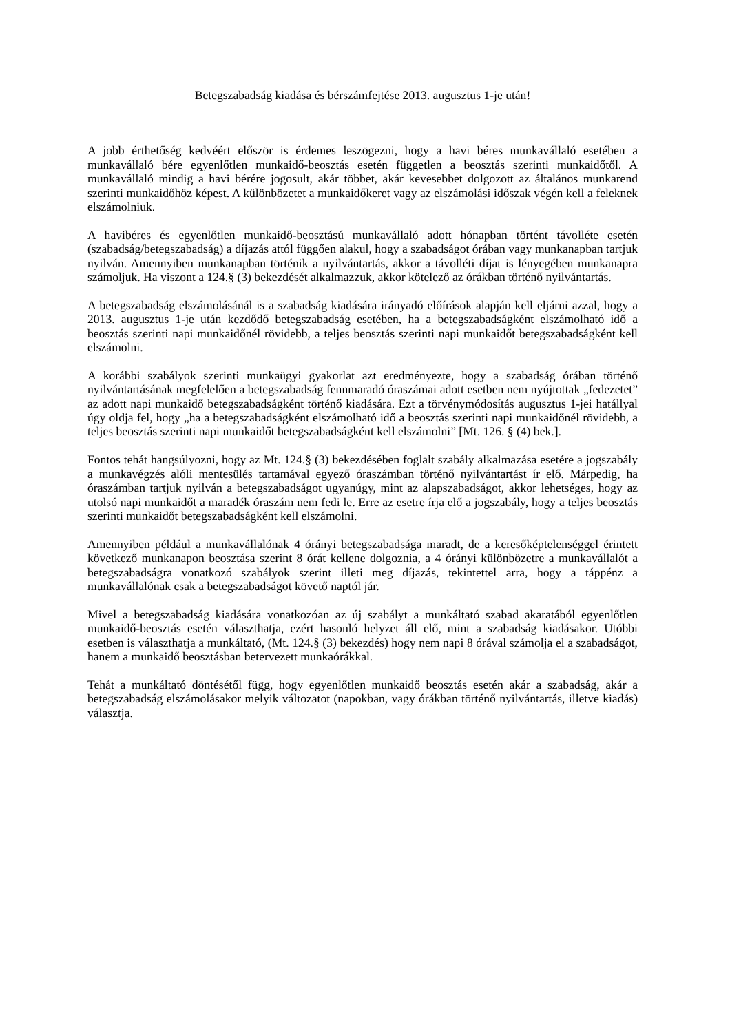Betegszabadság kiadása és bérszámfejtése 2013. augusztus 1-je után!
A jobb érthetőség kedvéért először is érdemes leszögezni, hogy a havi béres munkavállaló esetében a munkavállaló bére egyenlőtlen munkaidő-beosztás esetén független a beosztás szerinti munkaidőtől. A munkavállaló mindig a havi bérére jogosult, akár többet, akár kevesebbet dolgozott az általános munkarend szerinti munkaidőhöz képest. A különbözetet a munkaidőkeret vagy az elszámolási időszak végén kell a feleknek elszámolniuk.
A havibéres és egyenlőtlen munkaidő-beosztású munkavállaló adott hónapban történt távolléte esetén (szabadság/betegszabadság) a díjazás attól függően alakul, hogy a szabadságot órában vagy munkanapban tartjuk nyilván. Amennyiben munkanapban történik a nyilvántartás, akkor a távolléti díjat is lényegében munkanapra számoljuk. Ha viszont a 124.§ (3) bekezdését alkalmazzuk, akkor kötelező az órákban történő nyilvántartás.
A betegszabadság elszámolásánál is a szabadság kiadására irányadó előírások alapján kell eljárni azzal, hogy a 2013. augusztus 1-je után kezdődő betegszabadság esetében, ha a betegszabadságként elszámolható idő a beosztás szerinti napi munkaidőnél rövidebb, a teljes beosztás szerinti napi munkaidőt betegszabadságként kell elszámolni.
A korábbi szabályok szerinti munkaügyi gyakorlat azt eredményezte, hogy a szabadság órában történő nyilvántartásának megfelelően a betegszabadság fennmaradó óraszámai adott esetben nem nyújtottak „fedezetet” az adott napi munkaidő betegszabadságként történő kiadására. Ezt a törvénymódosítás augusztus 1-jei hatállyal úgy oldja fel, hogy „ha a betegszabadságként elszámolható idő a beosztás szerinti napi munkaidőnél rövidebb, a teljes beosztás szerinti napi munkaidőt betegszabadságként kell elszámolni” [Mt. 126. § (4) bek.].
Fontos tehát hangsúlyozni, hogy az Mt. 124.§ (3) bekezdésében foglalt szabály alkalmazása esetére a jogszabály a munkavégzés alóli mentesülés tartamával egyező óraszámban történő nyilvántartást ír elő. Márpedig, ha óraszámban tartjuk nyilván a betegszabadságot ugyanúgy, mint az alapszabadságot, akkor lehetséges, hogy az utolsó napi munkaidőt a maradék óraszám nem fedi le. Erre az esetre írja elő a jogszabály, hogy a teljes beosztás szerinti munkaidőt betegszabadságként kell elszámolni.
Amennyiben például a munkavállalónak 4 órányi betegszabadsága maradt, de a keresőképtelenséggel érintett következő munkanapon beosztása szerint 8 órát kellene dolgoznia, a 4 órányi különbözetre a munkavállalót a betegszabadságra vonatkozó szabályok szerint illeti meg díjazás, tekintettel arra, hogy a táppénz a munkavállalónak csak a betegszabadságot követő naptól jár.
Mivel a betegszabadság kiadására vonatkozóan az új szabályt a munkáltató szabad akaratából egyenlőtlen munkaidő-beosztás esetén választhatja, ezért hasonló helyzet áll elő, mint a szabadság kiadásakor. Utóbbi esetben is választhatja a munkáltató, (Mt. 124.§ (3) bekezdés) hogy nem napi 8 órával számolja el a szabadságot, hanem a munkaidő beosztásban betervezett munkaórákkal.
Tehát a munkáltató döntésétől függ, hogy egyenlőtlen munkaidő beosztás esetén akár a szabadság, akár a betegszabadság elszámolásakor melyik változatot (napokban, vagy órákban történő nyilvántartás, illetve kiadás) választja.